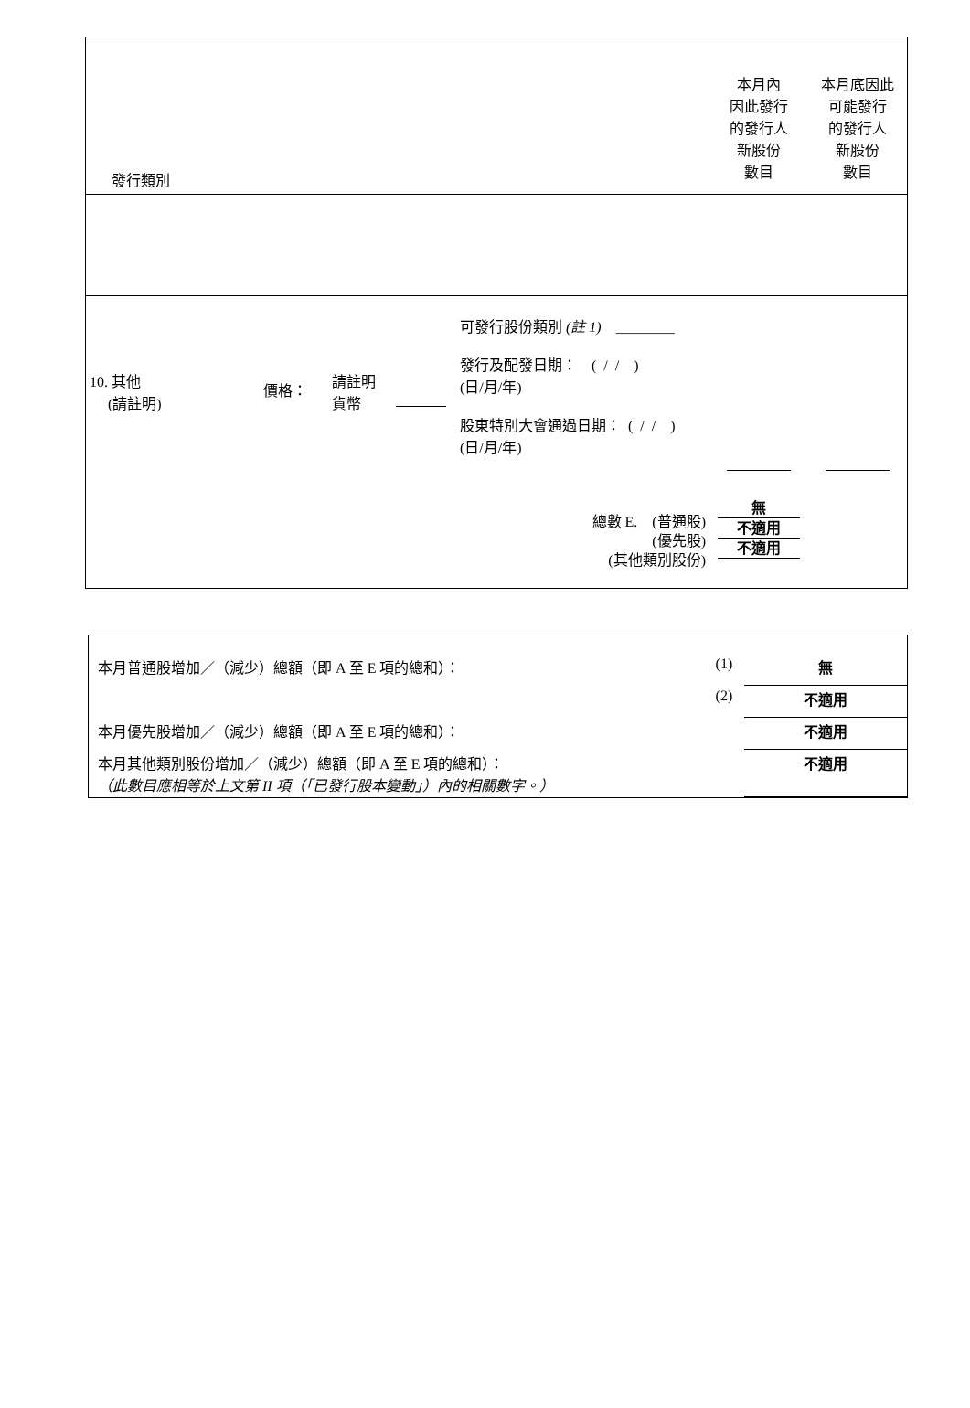| 發行類別 | 本月內 因此發行 的發行人 新股份 數目 | 本月底因此 可能發行 的發行人 新股份 數目 |
| 10. 其他 (請註明) 價格： 請註明 貨幣 可發行股份類別 (註 1) ________ 發行及配發日期： ( / / ) (日/月/年) 股東特別大會通過日期： ( / / ) (日/月/年) 總數 E. (普通股) (優先股) (其他類別股份) | 無 不適用 不適用 | |
| 本月普通股增加／（減少）總額（即 A 至 E 項的總和）： | (1) | 無 |
| | (2) | 不適用 |
| 本月優先股增加／（減少）總額（即 A 至 E 項的總和）： | | 不適用 |
| 本月其他類別股份增加／（減少）總額（即 A 至 E 項的總和）： （此數目應相等於上文第 II 項（「已發行股本變動」）內的相關數字。） | | 不適用 |